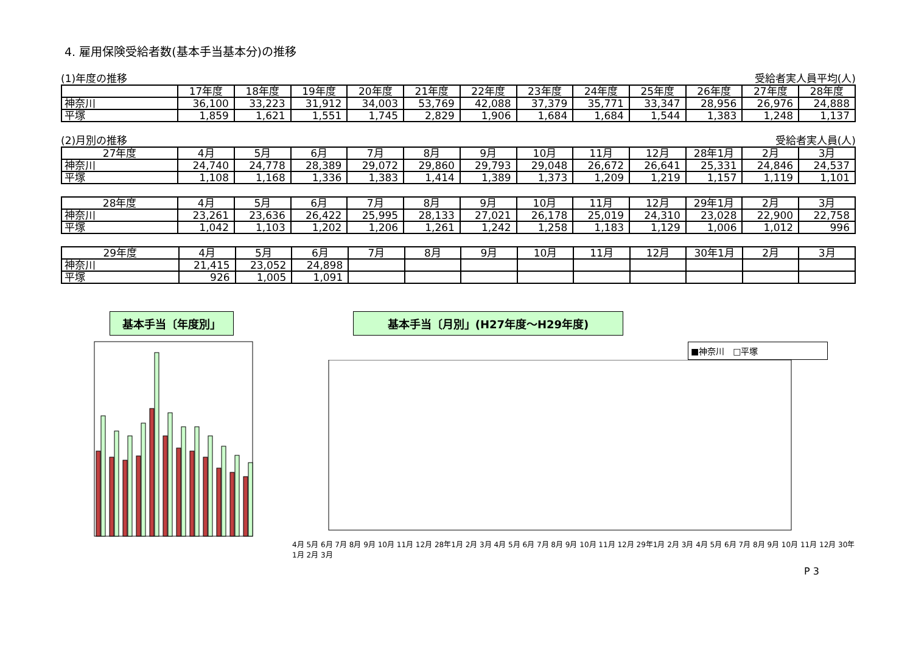4. 雇用保険受給者数(基本手当基本分)の推移
(1)年度の推移 受給者実人員平均(人)
| | 17年度 | 18年度 | 19年度 | 20年度 | 21年度 | 22年度 | 23年度 | 24年度 | 25年度 | 26年度 | 27年度 | 28年度 |
| --- | --- | --- | --- | --- | --- | --- | --- | --- | --- | --- | --- | --- |
| 神奈川 | 36,100 | 33,223 | 31,912 | 34,003 | 53,769 | 42,088 | 37,379 | 35,771 | 33,347 | 28,956 | 26,976 | 24,888 |
| 平塚 | 1,859 | 1,621 | 1,551 | 1,745 | 2,829 | 1,906 | 1,684 | 1,684 | 1,544 | 1,383 | 1,248 | 1,137 |
(2)月別の推移 受給者実人員(人)
| 27年度 | 4月 | 5月 | 6月 | 7月 | 8月 | 9月 | 10月 | 11月 | 12月 | 28年1月 | 2月 | 3月 |
| --- | --- | --- | --- | --- | --- | --- | --- | --- | --- | --- | --- | --- |
| 神奈川 | 24,740 | 24,778 | 28,389 | 29,072 | 29,860 | 29,793 | 29,048 | 26,672 | 26,641 | 25,331 | 24,846 | 24,537 |
| 平塚 | 1,108 | 1,168 | 1,336 | 1,383 | 1,414 | 1,389 | 1,373 | 1,209 | 1,219 | 1,157 | 1,119 | 1,101 |
| 28年度 | 4月 | 5月 | 6月 | 7月 | 8月 | 9月 | 10月 | 11月 | 12月 | 29年1月 | 2月 | 3月 |
| --- | --- | --- | --- | --- | --- | --- | --- | --- | --- | --- | --- | --- |
| 神奈川 | 23,261 | 23,636 | 26,422 | 25,995 | 28,133 | 27,021 | 26,178 | 25,019 | 24,310 | 23,028 | 22,900 | 22,758 |
| 平塚 | 1,042 | 1,103 | 1,202 | 1,206 | 1,261 | 1,242 | 1,258 | 1,183 | 1,129 | 1,006 | 1,012 | 996 |
| 29年度 | 4月 | 5月 | 6月 | 7月 | 8月 | 9月 | 10月 | 11月 | 12月 | 30年1月 | 2月 | 3月 |
| --- | --- | --- | --- | --- | --- | --- | --- | --- | --- | --- | --- | --- |
| 神奈川 | 21,415 | 23,052 | 24,898 | | | | | | | | | |
| 平塚 | 926 | 1,005 | 1,091 | | | | | | | | | |
基本手当〔年度別」 基本手当〔月別」(H27年度～H29年度)
■神奈川　□平塚
4月 5月 6月 7月 8月 9月 10月 11月 12月 28年1月 2月 3月 4月 5月 6月 7月 8月 9月 10月 11月 12月 29年1月 2月 3月 4月 5月 6月 7月 8月 9月 10月 11月 12月 30年1月 2月 3月
P 3